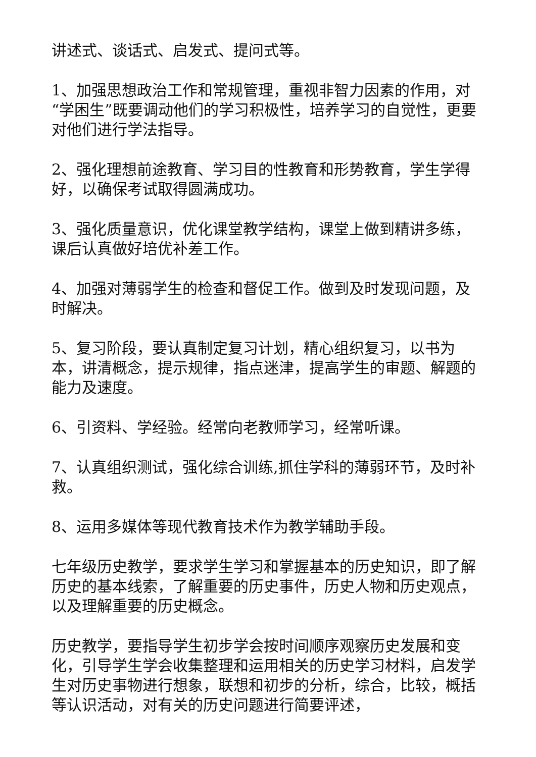讲述式、谈话式、启发式、提问式等。
1、加强思想政治工作和常规管理，重视非智力因素的作用，对“学困生”既要调动他们的学习积极性，培养学习的自觉性，更要对他们进行学法指导。
2、强化理想前途教育、学习目的性教育和形势教育，学生学得好，以确保考试取得圆满成功。
3、强化质量意识，优化课堂教学结构，课堂上做到精讲多练，课后认真做好培优补差工作。
4、加强对薄弱学生的检查和督促工作。做到及时发现问题，及时解决。
5、复习阶段，要认真制定复习计划，精心组织复习，以书为本，讲清概念，提示规律，指点迷津，提高学生的审题、解题的能力及速度。
6、引资料、学经验。经常向老教师学习，经常听课。
7、认真组织测试，强化综合训练,抓住学科的薄弱环节，及时补救。
8、运用多媒体等现代教育技术作为教学辅助手段。
七年级历史教学，要求学生学习和掌握基本的历史知识，即了解历史的基本线索，了解重要的历史事件，历史人物和历史观点，以及理解重要的历史概念。
历史教学，要指导学生初步学会按时间顺序观察历史发展和变化，引导学生学会收集整理和运用相关的历史学习材料，启发学生对历史事物进行想象，联想和初步的分析，综合，比较，概括等认识活动，对有关的历史问题进行简要评述，